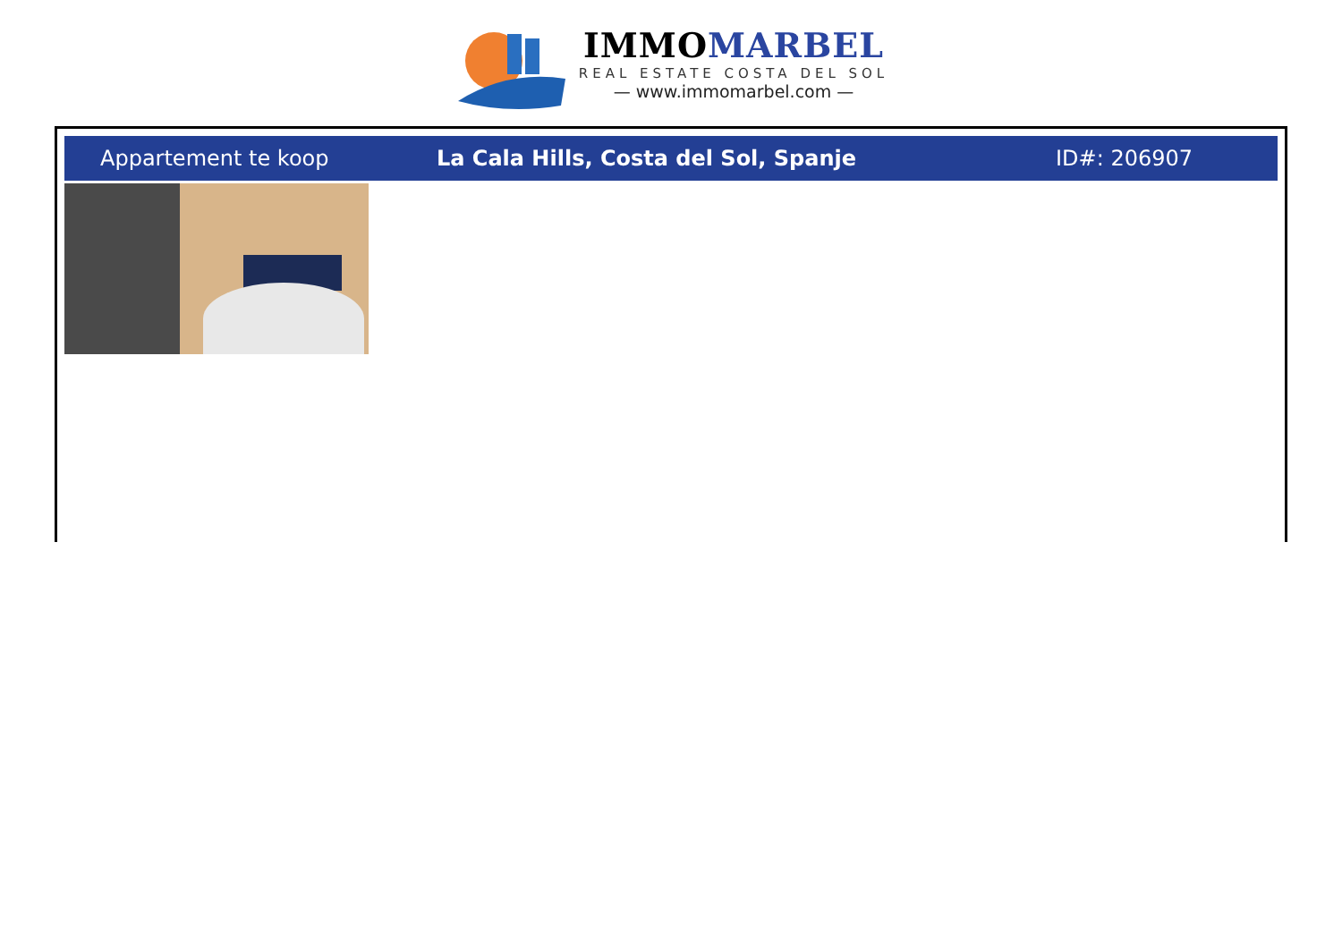IMMOMARBEL
REAL ESTATE COSTA DEL SOL
— www.immomarbel.com —
Appartement te koop
La Cala Hills, Costa del Sol, Spanje
ID#: 206907